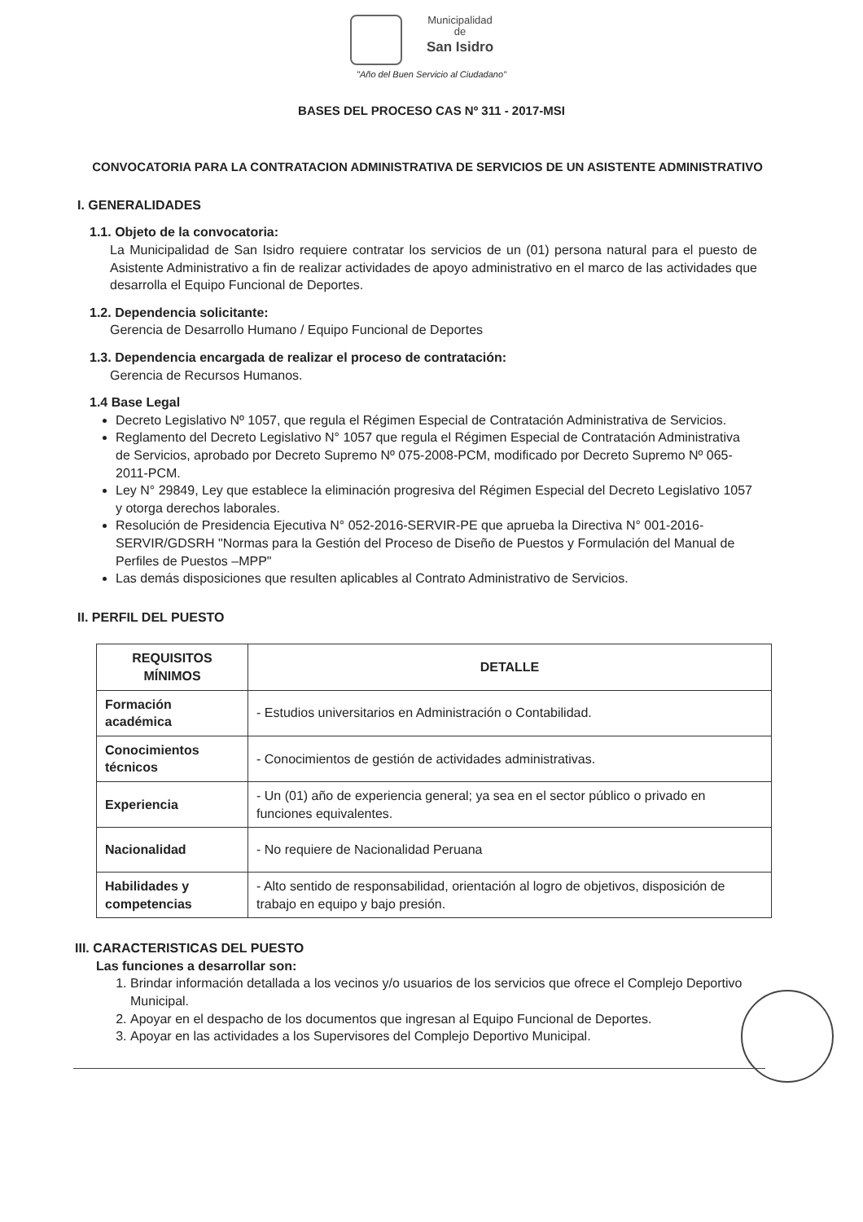Municipalidad
de
San Isidro
"Año del Buen Servicio al Ciudadano"
BASES DEL PROCESO CAS Nº 311 - 2017-MSI
CONVOCATORIA PARA LA CONTRATACION ADMINISTRATIVA DE SERVICIOS DE UN ASISTENTE ADMINISTRATIVO
I. GENERALIDADES
1.1. Objeto de la convocatoria:
La Municipalidad de San Isidro requiere contratar los servicios de un (01) persona natural para el puesto de Asistente Administrativo a fin de realizar actividades de apoyo administrativo en el marco de las actividades que desarrolla el Equipo Funcional de Deportes.
1.2. Dependencia solicitante:
Gerencia de Desarrollo Humano / Equipo Funcional de Deportes
1.3. Dependencia encargada de realizar el proceso de contratación:
Gerencia de Recursos Humanos.
1.4 Base Legal
Decreto Legislativo Nº 1057, que regula el Régimen Especial de Contratación Administrativa de Servicios.
Reglamento del Decreto Legislativo N° 1057 que regula el Régimen Especial de Contratación Administrativa de Servicios, aprobado por Decreto Supremo Nº 075-2008-PCM, modificado por Decreto Supremo Nº 065-2011-PCM.
Ley N° 29849, Ley que establece la eliminación progresiva del Régimen Especial del Decreto Legislativo 1057 y otorga derechos laborales.
Resolución de Presidencia Ejecutiva N° 052-2016-SERVIR-PE que aprueba la Directiva N° 001-2016-SERVIR/GDSRH "Normas para la Gestión del Proceso de Diseño de Puestos y Formulación del Manual de Perfiles de Puestos –MPP"
Las demás disposiciones que resulten aplicables al Contrato Administrativo de Servicios.
II. PERFIL DEL PUESTO
| REQUISITOS MÍNIMOS | DETALLE |
| --- | --- |
| Formación académica | - Estudios universitarios en Administración o Contabilidad. |
| Conocimientos técnicos | - Conocimientos de gestión de actividades administrativas. |
| Experiencia | - Un (01) año de experiencia general; ya sea en el sector público o privado en funciones equivalentes. |
| Nacionalidad | - No requiere de Nacionalidad Peruana |
| Habilidades y competencias | - Alto sentido de responsabilidad, orientación al logro de objetivos, disposición de trabajo en equipo y bajo presión. |
III. CARACTERISTICAS DEL PUESTO
Las funciones a desarrollar son:
1. Brindar información detallada a los vecinos y/o usuarios de los servicios que ofrece el Complejo Deportivo Municipal.
2. Apoyar en el despacho de los documentos que ingresan al Equipo Funcional de Deportes.
3. Apoyar en las actividades a los Supervisores del Complejo Deportivo Municipal.